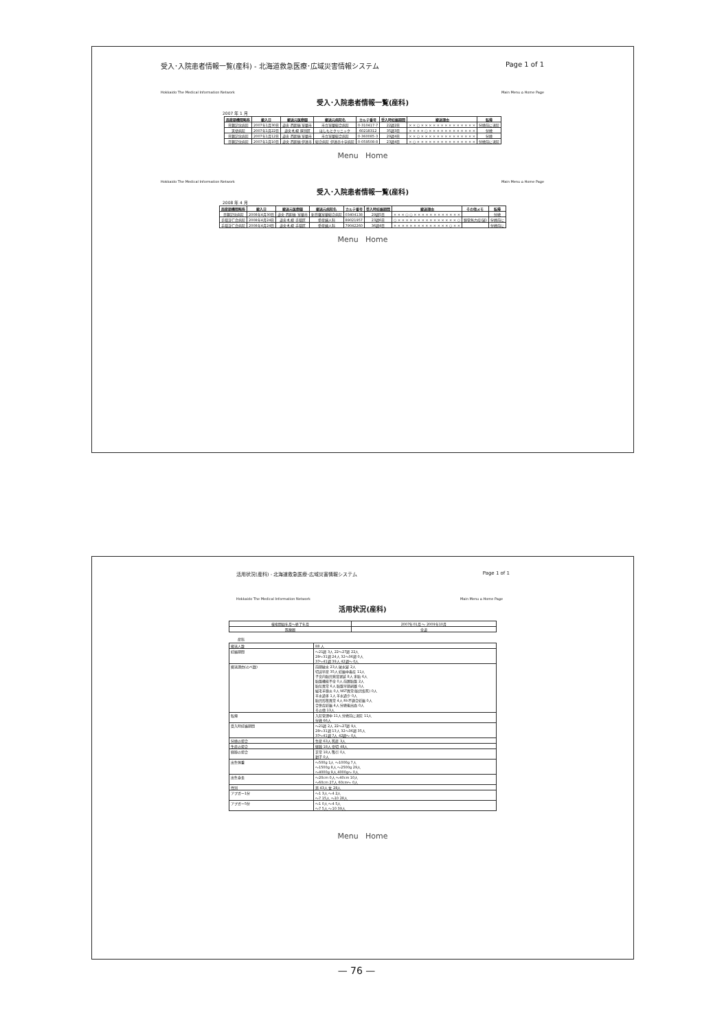受入･入院患者情報一覧(産科) - 北海道救急医療･広域災害情報システム Page 1 of 1
Hokkaido The Medical Information Network Main Menu ⌂ Home Page
受入･入院患者情報一覧(産科)
2007 年 1 月
| 周産期機関略称 | 搬入日 | 搬送元医療圏 | 搬送元病院名 | カルテ番号 | 受入時妊娠期間 | 搬送理由 | 転帰 |
| --- | --- | --- | --- | --- | --- | --- | --- |
| 日鋼記念病院 | 2007年1月30日 | 道央 西胆振 室蘭市 | 市立室蘭総合病院 | 0-310417-7 | 22週2日 | × × ○ × × × × × × × × × × × × × × | 分娩前に退院 |
| 天使病院 | 2007年1月22日 | 道央 札幌 厚別区 | はしもとクリニック | 60218312 | 35週3日 | × × × × ○ × × × × × × × × × × × × | 分娩 |
| 日鋼記念病院 | 2007年1月12日 | 道央 西胆振 室蘭市 | 市立室蘭総合病院 | 0-360085-3 | 29週4日 | × × ○ × × × × × × × × × × × × × × | 分娩 |
| 日鋼記念病院 | 2007年1月10日 | 道央 西胆振 伊達市 | 総合病院 伊達赤十字病院 | 0-059508-8 | 23週4日 | × ○ × × × × × × × × × × × × × × × | 分娩前に退院 |
Menu Home
Hokkaido The Medical Information Network Main Menu ⌂ Home Page
受入･入院患者情報一覧(産科)
2008 年 4 月
| 周産期機関略称 | 搬入日 | 搬送元医療圏 | 搬送元病院名 | カルテ番号 | 受入時妊娠期間 | 搬送理由 | その他メモ | 転帰 |
| --- | --- | --- | --- | --- | --- | --- | --- | --- |
| 日鋼記念病院 | 2008年4月30日 | 道央 西胆振 室蘭市 | 新日鐵室蘭総合病院 | 03404138 | 29週5日 | × × × ○ ○ × × × × × × × × × × × × | | 分娩 |
| 手稲渓仁会病院 | 2008年4月24日 | 道央 札幌 手稲区 | 愛産婦人科 | 89021957 | 23週6日 | ○ × × × × × × × × × × × × × × × ○ | 頸管無力症(疑) | 分娩前に |
| 手稲渓仁会病院 | 2008年4月24日 | 道央 札幌 手稲区 | 愛産婦人科 | 79042260 | 36週4日 | × × × × × × × × × × × × × × ○ × × | | 分娩前に |
Menu Home
活用状況(産科) - 北海道救急医療･広域災害情報システム Page 1 of 1
Hokkaido The Medical Information Network Main Menu ⌂ Home Page
活用状況(産科)
| 検索開始年月～終了年月 | 2007年01月 ～ 2009年10月 |
| 医療圏 | 全道 |
産科
| 搬送人数 | 88 人 |
| 妊娠期間 | ～21週 3人 22～27週 22人 28～31週 24人 32～36週 0人 37～41週 39人 42週～ 0人 |
| 搬送理由(のべ数) | 前期破水 23人 破水疑 2人 切迫早産 35人 妊娠中毒症 11人 子宮内胎児発育遅延 8人 多胎 6人 胎盤機能不全 0人 前置胎盤 2人 胎位異常 6人 胎盤早期剥離 0人 絨毛羊膜炎 0人 NST異常(胎児仮死) 0人 羊水過多 1人 羊水過少 0人 胎児形態異常 4人 Rh不適合妊娠 0人 合併症妊娠 4人 分娩後出血 0人 その他 13人 |
| 転帰 | 入院管理中 11人 分娩前に退院 11人 分娩 66人 |
| 受入時妊娠期間 | ～21週 2人 22～27週 9人 28～31週 13人 32～36週 35人 37～41週 7人 42週～ 0人 |
| 分娩の場合 | 生産 63人 死産 3人 |
| 生産の場合 | 経腟 18人 帝切 48人 |
| 経腟の場合 | 正常 18人 吸引 0人 鉗子 0人 |
| 出生体重 | ～500g 1人 ～1000g 7人 ～1500g 8人 ～2500g 29人 ～4000g 9人 4000g～ 0人 |
| 出生身長 | ～20cm 0人 ～40cm 10人 ～60cm 27人 60cm～ 0人 |
| 性別 | 男 43人 女 28人 |
| アプガー1分 | ～1 3人 ～4 2人 ～7 15人 ～10 28人 |
| アプガー5分 | ～1 0人 ～4 5人 ～7 5人 ～10 39人 |
Menu Home
— 76 —